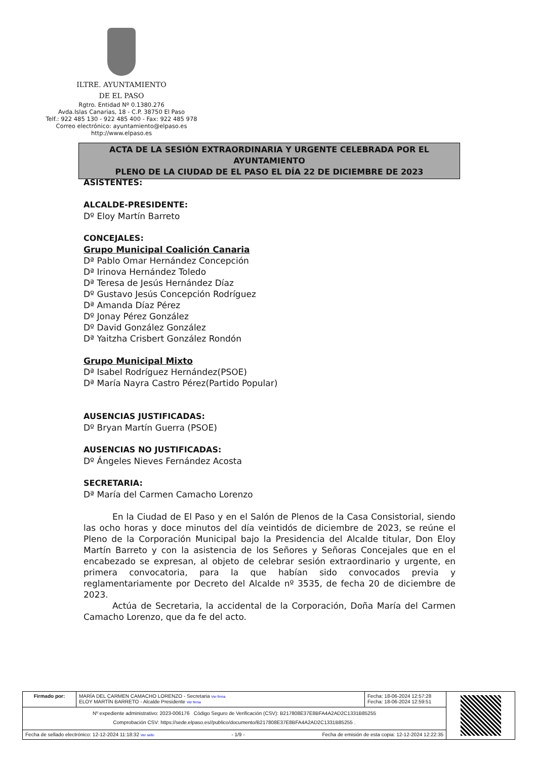ILTRE. AYUNTAMIENTO
DE EL PASO
Rgtro. Entidad Nº 0.1380.276
Avda.Islas Canarias, 18 - C.P. 38750 El Paso
Telf.: 922 485 130 - 922 485 400 - Fax: 922 485 978
Correo electrónico: ayuntamiento@elpaso.es
http://www.elpaso.es
ACTA DE LA SESIÓN EXTRAORDINARIA Y URGENTE CELEBRADA POR EL AYUNTAMIENTO
PLENO DE LA CIUDAD DE EL PASO EL DÍA 22 DE DICIEMBRE DE 2023
ASISTENTES:
ALCALDE-PRESIDENTE:
Dº Eloy Martín Barreto
CONCEJALES:
Grupo Municipal Coalición Canaria
Dª Pablo Omar Hernández Concepción
Dª Irinova Hernández Toledo
Dª Teresa de Jesús Hernández Díaz
Dº Gustavo Jesús Concepción Rodríguez
Dª Amanda Díaz Pérez
Dº Jonay Pérez González
Dº David González González
Dª Yaitzha Crisbert González Rondón
Grupo Municipal Mixto
Dª Isabel Rodríguez Hernández(PSOE)
Dª María Nayra Castro Pérez(Partido Popular)
AUSENCIAS JUSTIFICADAS:
Dº Bryan Martín Guerra (PSOE)
AUSENCIAS NO JUSTIFICADAS:
Dº Ángeles Nieves Fernández Acosta
SECRETARIA:
Dª María del Carmen Camacho Lorenzo
En la Ciudad de El Paso y en el Salón de Plenos de la Casa Consistorial, siendo las ocho horas y doce minutos del día veintidós de diciembre de 2023, se reúne el Pleno de la Corporación Municipal bajo la Presidencia del Alcalde titular, Don Eloy Martín Barreto y con la asistencia de los Señores y Señoras Concejales que en el encabezado se expresan, al objeto de celebrar sesión extraordinario y urgente, en primera convocatoria, para la que habían sido convocados previa y reglamentariamente por Decreto del Alcalde nº 3535, de fecha 20 de diciembre de 2023.
Actúa de Secretaria, la accidental de la Corporación, Doña María del Carmen Camacho Lorenzo, que da fe del acto.
| Firmado por: | MARÍA DEL CARMEN CAMACHO LORENZO - Secretaria Ver firma ELOY MARTÍN BARRETO - Alcalde Presidente Ver firma | Fecha: 18-06-2024 12:57:28 Fecha: 18-06-2024 12:59:51 | |
| Nº expediente administrativo: 2023-006176 Código Seguro de Verificación (CSV): B217808E37E8BFA4A2AD2C1331B85255 Comprobación CSV: https://sede.elpaso.es//publico/documento/B217808E37E8BFA4A2AD2C1331B85255 . | | | |
| Fecha de sellado electrónico: 12-12-2024 11:18:32 Ver sello - 1/9 - Fecha de emisión de esta copia: 12-12-2024 12:22:35 | | | |